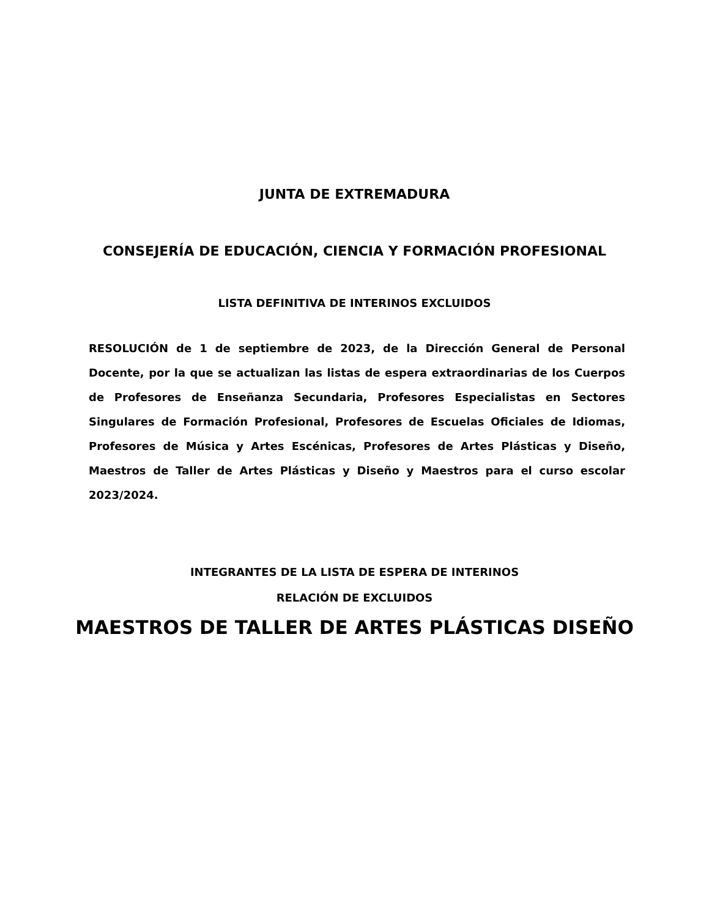JUNTA DE EXTREMADURA
CONSEJERÍA DE EDUCACIÓN, CIENCIA Y FORMACIÓN PROFESIONAL
LISTA DEFINITIVA DE INTERINOS EXCLUIDOS
RESOLUCIÓN de 1 de septiembre de 2023, de la Dirección General de Personal Docente, por la que se actualizan las listas de espera extraordinarias de los Cuerpos de Profesores de Enseñanza Secundaria, Profesores Especialistas en Sectores Singulares de Formación Profesional, Profesores de Escuelas Oficiales de Idiomas, Profesores de Música y Artes Escénicas, Profesores de Artes Plásticas y Diseño, Maestros de Taller de Artes Plásticas y Diseño y Maestros para el curso escolar 2023/2024.
INTEGRANTES DE LA LISTA DE ESPERA DE INTERINOS
RELACIÓN DE EXCLUIDOS
MAESTROS DE TALLER DE ARTES PLÁSTICAS DISEÑO